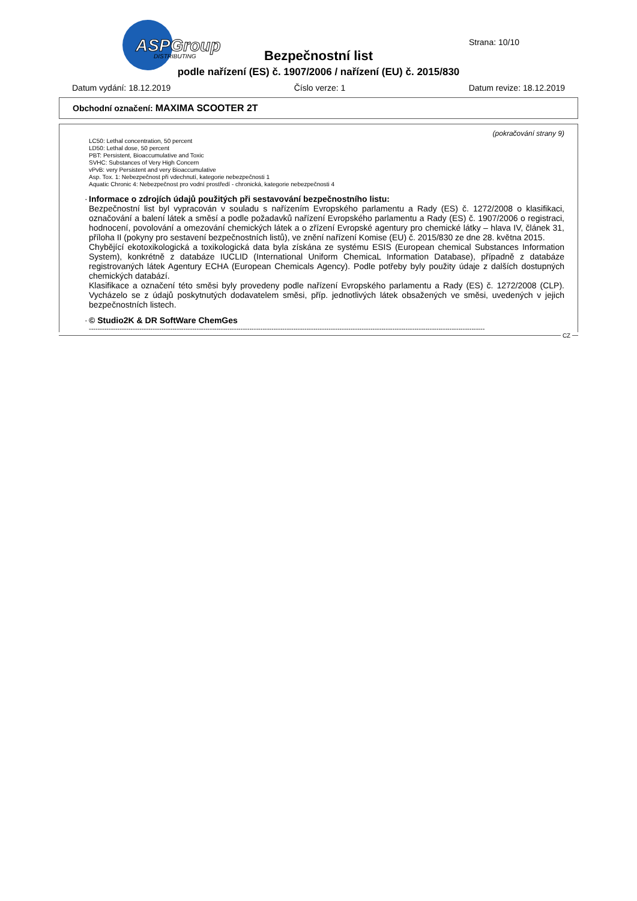ASPGroup
DISTRIBUTING
Strana: 10/10
Bezpečnostní list
podle nařízení (ES) č. 1907/2006 / nařízení (EU) č. 2015/830
Datum vydání: 18.12.2019 Číslo verze: 1 Datum revize: 18.12.2019
Obchodní označení: MAXIMA SCOOTER 2T
(pokračování strany 9)
LC50: Lethal concentration, 50 percent
LD50: Lethal dose, 50 percent
PBT: Persistent, Bioaccumulative and Toxic
SVHC: Substances of Very High Concern
vPvB: very Persistent and very Bioaccumulative
Asp. Tox. 1: Nebezpečnost při vdechnutí, kategorie nebezpečnosti 1
Aquatic Chronic 4: Nebezpečnost pro vodní prostředí - chronická, kategorie nebezpečnosti 4
· Informace o zdrojích údajů použitých při sestavování bezpečnostního listu:
Bezpečnostní list byl vypracován v souladu s nařízením Evropského parlamentu a Rady (ES) č. 1272/2008 o klasifikaci, označování a balení látek a směsí a podle požadavků nařízení Evropského parlamentu a Rady (ES) č. 1907/2006 o registraci, hodnocení, povolování a omezování chemických látek a o zřízení Evropské agentury pro chemické látky – hlava IV, článek 31, příloha II (pokyny pro sestavení bezpečnostních listů), ve znění nařízení Komise (EU) č. 2015/830 ze dne 28. května 2015.
Chybějící ekotoxikologická a toxikologická data byla získána ze systému ESIS (European chemical Substances Information System), konkrétně z databáze IUCLID (International Uniform ChemicaL Information Database), případně z databáze registrovaných látek Agentury ECHA (European Chemicals Agency). Podle potřeby byly použity údaje z dalších dostupných chemických databází.
Klasifikace a označení této směsi byly provedeny podle nařízení Evropského parlamentu a Rady (ES) č. 1272/2008 (CLP). Vycházelo se z údajů poskytnutých dodavatelem směsi, příp. jednotlivých látek obsažených ve směsi, uvedených v jejich bezpečnostních listech.
· © Studio2K & DR SoftWare ChemGes
------------------------------------------------------------------------------------------------------------------------------------------------------------------------------------
CZ